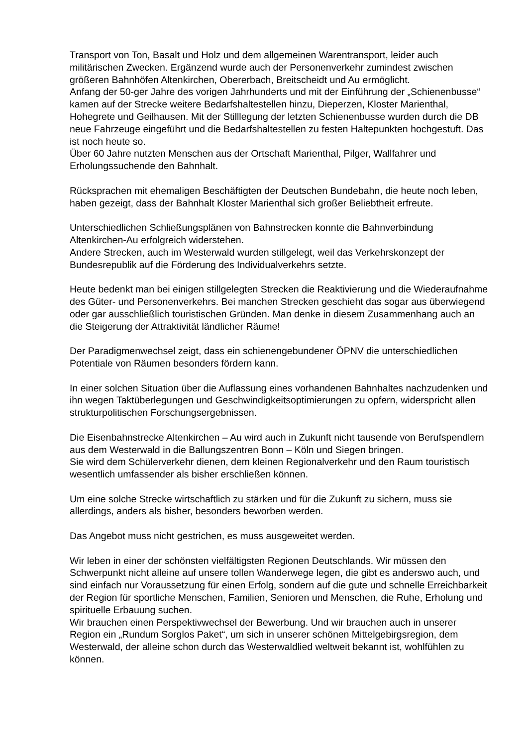Transport von Ton, Basalt und Holz und dem allgemeinen Warentransport, leider auch militärischen Zwecken. Ergänzend wurde auch der Personenverkehr zumindest zwischen größeren Bahnhöfen Altenkirchen, Obererbach, Breitscheidt und Au ermöglicht.
Anfang der 50-ger Jahre des vorigen Jahrhunderts und mit der Einführung der „Schienenbusse“ kamen auf der Strecke weitere Bedarfshaltestellen hinzu, Dieperzen, Kloster Marienthal, Hohegrete und Geilhausen. Mit der Stilllegung der letzten Schienenbusse wurden durch die DB neue Fahrzeuge eingeführt und die Bedarfshaltestellen zu festen Haltepunkten hochgestuft. Das ist noch heute so.
Über 60 Jahre nutzten Menschen aus der Ortschaft Marienthal, Pilger, Wallfahrer und Erholungssuchende den Bahnhalt.
Rücksprachen mit ehemaligen Beschäftigten der Deutschen Bundebahn, die heute noch leben, haben gezeigt, dass der Bahnhalt Kloster Marienthal sich großer Beliebtheit erfreute.
Unterschiedlichen Schließungsplänen von Bahnstrecken konnte die Bahnverbindung Altenkirchen-Au erfolgreich widerstehen.
Andere Strecken, auch im Westerwald wurden stillgelegt, weil das Verkehrskonzept der Bundesrepublik auf die Förderung des Individualverkehrs setzte.
Heute bedenkt man bei einigen stillgelegten Strecken die Reaktivierung und die Wiederaufnahme des Güter- und Personenverkehrs. Bei manchen Strecken geschieht das sogar aus überwiegend oder gar ausschließlich touristischen Gründen. Man denke in diesem Zusammenhang auch an die Steigerung der Attraktivität ländlicher Räume!
Der Paradigmenwechsel zeigt, dass ein schienengebundener ÖPNV die unterschiedlichen Potentiale von Räumen besonders fördern kann.
In einer solchen Situation über die Auflassung eines vorhandenen Bahnhaltes nachzudenken und ihn wegen Taktüberlegungen und Geschwindigkeitsoptimierungen zu opfern, widerspricht allen strukturpolitischen Forschungsergebnissen.
Die Eisenbahnstrecke Altenkirchen – Au wird auch in Zukunft nicht tausende von Berufspendlern aus dem Westerwald in die Ballungszentren Bonn – Köln und Siegen bringen.
Sie wird dem Schülerverkehr dienen, dem kleinen Regionalverkehr und den Raum touristisch wesentlich umfassender als bisher erschließen können.
Um eine solche Strecke wirtschaftlich zu stärken und für die Zukunft zu sichern, muss sie allerdings, anders als bisher, besonders beworben werden.
Das Angebot muss nicht gestrichen, es muss ausgeweitet werden.
Wir leben in einer der schönsten vielfältigsten Regionen Deutschlands. Wir müssen den Schwerpunkt nicht alleine auf unsere tollen Wanderwege legen, die gibt es anderswo auch, und sind einfach nur Voraussetzung für einen Erfolg, sondern auf die gute und schnelle Erreichbarkeit der Region für sportliche Menschen, Familien, Senioren und Menschen, die Ruhe, Erholung und spirituelle Erbauung suchen.
Wir brauchen einen Perspektivwechsel der Bewerbung. Und wir brauchen auch in unserer Region ein „Rundum Sorglos Paket“, um sich in unserer schönen Mittelgebirgsregion, dem Westerwald, der alleine schon durch das Westerwaldlied weltweit bekannt ist, wohlfühlen zu können.